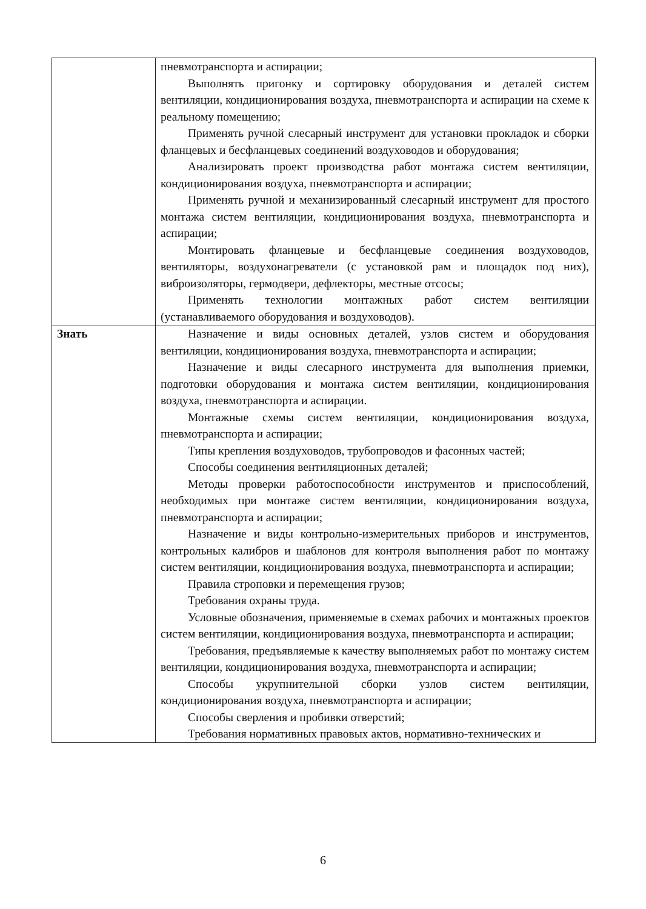| | пневмотранспорта и аспирации; Выполнять пригонку и сортировку оборудования и деталей систем вентиляции, кондиционирования воздуха, пневмотранспорта и аспирации на схеме к реальному помещению; Применять ручной слесарный инструмент для установки прокладок и сборки фланцевых и бесфланцевых соединений воздуховодов и оборудования; Анализировать проект производства работ монтажа систем вентиляции, кондиционирования воздуха, пневмотранспорта и аспирации; Применять ручной и механизированный слесарный инструмент для простого монтажа систем вентиляции, кондиционирования воздуха, пневмотранспорта и аспирации; Монтировать фланцевые и бесфланцевые соединения воздуховодов, вентиляторы, воздухонагреватели (с установкой рам и площадок под них), виброизоляторы, гермодвери, дефлекторы, местные отсосы; Применять технологии монтажных работ систем вентиляции (устанавливаемого оборудования и воздуховодов). |
| Знать | Назначение и виды основных деталей, узлов систем и оборудования вентиляции, кондиционирования воздуха, пневмотранспорта и аспирации; Назначение и виды слесарного инструмента для выполнения приемки, подготовки оборудования и монтажа систем вентиляции, кондиционирования воздуха, пневмотранспорта и аспирации. Монтажные схемы систем вентиляции, кондиционирования воздуха, пневмотранспорта и аспирации; Типы крепления воздуховодов, трубопроводов и фасонных частей; Способы соединения вентиляционных деталей; Методы проверки работоспособности инструментов и приспособлений, необходимых при монтаже систем вентиляции, кондиционирования воздуха, пневмотранспорта и аспирации; Назначение и виды контрольно-измерительных приборов и инструментов, контрольных калибров и шаблонов для контроля выполнения работ по монтажу систем вентиляции, кондиционирования воздуха, пневмотранспорта и аспирации; Правила строповки и перемещения грузов; Требования охраны труда. Условные обозначения, применяемые в схемах рабочих и монтажных проектов систем вентиляции, кондиционирования воздуха, пневмотранспорта и аспирации; Требования, предъявляемые к качеству выполняемых работ по монтажу систем вентиляции, кондиционирования воздуха, пневмотранспорта и аспирации; Способы укрупнительной сборки узлов систем вентиляции, кондиционирования воздуха, пневмотранспорта и аспирации; Способы сверления и пробивки отверстий; Требования нормативных правовых актов, нормативно-технических и |
6